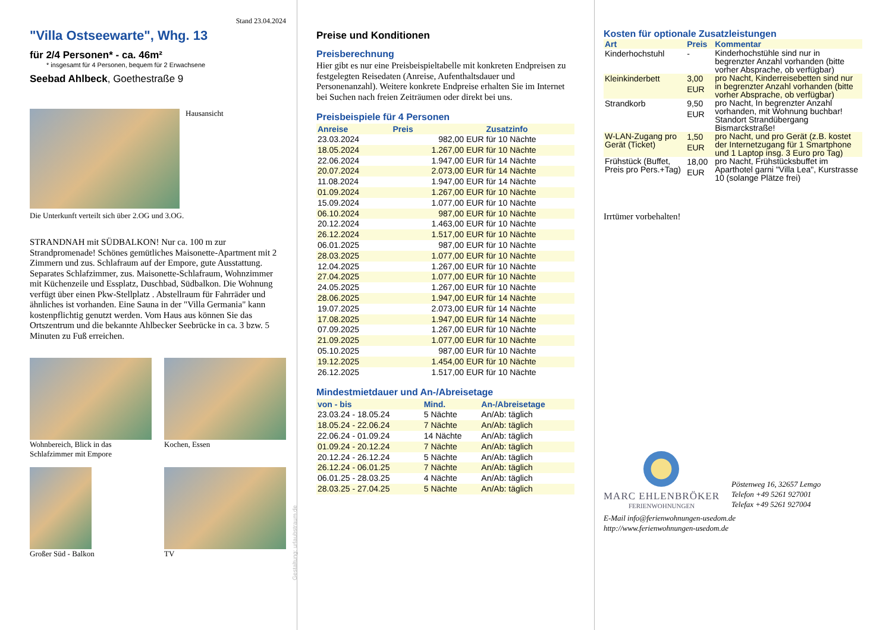Stand 23.04.2024
"Villa Ostseewarte", Whg. 13
für 2/4 Personen* - ca. 46m²
* insgesamt für 4 Personen, bequem für 2 Erwachsene
Seebad Ahlbeck, Goethestraße 9
Hausansicht
Die Unterkunft verteilt sich über 2.OG und 3.OG.
STRANDNAH mit SÜDBALKON! Nur ca. 100 m zur Strandpromenade! Schönes gemütliches Maisonette-Apartment mit 2 Zimmern und zus. Schlafraum auf der Empore, gute Ausstattung. Separates Schlafzimmer, zus. Maisonette-Schlafraum, Wohnzimmer mit Küchenzeile und Essplatz, Duschbad, Südbalkon. Die Wohnung verfügt über einen Pkw-Stellplatz . Abstellraum für Fahrräder und ähnliches ist vorhanden. Eine Sauna in der "Villa Germania" kann kostenpflichtig genutzt werden. Vom Haus aus können Sie das Ortszentrum und die bekannte Ahlbecker Seebrücke in ca. 3 bzw. 5 Minuten zu Fuß erreichen.
Wohnbereich, Blick in das Schlafzimmer mit Empore
Kochen, Essen
Großer Süd - Balkon TV
Gestaltung: urlaubstraum.de
Preise und Konditionen
Preisberechnung
Hier gibt es nur eine Preisbeispieltabelle mit konkreten Endpreisen zu festgelegten Reisedaten (Anreise, Aufenthaltsdauer und Personenanzahl). Weitere konkrete Endpreise erhalten Sie im Internet bei Suchen nach freien Zeiträumen oder direkt bei uns.
Preisbeispiele für 4 Personen
| Anreise | Preis | Zusatzinfo |
| --- | --- | --- |
| 23.03.2024 | 982,00 EUR | für 10 Nächte |
| 18.05.2024 | 1.267,00 EUR | für 10 Nächte |
| 22.06.2024 | 1.947,00 EUR | für 14 Nächte |
| 20.07.2024 | 2.073,00 EUR | für 14 Nächte |
| 11.08.2024 | 1.947,00 EUR | für 14 Nächte |
| 01.09.2024 | 1.267,00 EUR | für 10 Nächte |
| 15.09.2024 | 1.077,00 EUR | für 10 Nächte |
| 06.10.2024 | 987,00 EUR | für 10 Nächte |
| 20.12.2024 | 1.463,00 EUR | für 10 Nächte |
| 26.12.2024 | 1.517,00 EUR | für 10 Nächte |
| 06.01.2025 | 987,00 EUR | für 10 Nächte |
| 28.03.2025 | 1.077,00 EUR | für 10 Nächte |
| 12.04.2025 | 1.267,00 EUR | für 10 Nächte |
| 27.04.2025 | 1.077,00 EUR | für 10 Nächte |
| 24.05.2025 | 1.267,00 EUR | für 10 Nächte |
| 28.06.2025 | 1.947,00 EUR | für 14 Nächte |
| 19.07.2025 | 2.073,00 EUR | für 14 Nächte |
| 17.08.2025 | 1.947,00 EUR | für 14 Nächte |
| 07.09.2025 | 1.267,00 EUR | für 10 Nächte |
| 21.09.2025 | 1.077,00 EUR | für 10 Nächte |
| 05.10.2025 | 987,00 EUR | für 10 Nächte |
| 19.12.2025 | 1.454,00 EUR | für 10 Nächte |
| 26.12.2025 | 1.517,00 EUR | für 10 Nächte |
Mindestmietdauer und An-/Abreisetage
| von - bis | Mind. | An-/Abreisetage |
| --- | --- | --- |
| 23.03.24 - 18.05.24 | 5 Nächte | An/Ab: täglich |
| 18.05.24 - 22.06.24 | 7 Nächte | An/Ab: täglich |
| 22.06.24 - 01.09.24 | 14 Nächte | An/Ab: täglich |
| 01.09.24 - 20.12.24 | 7 Nächte | An/Ab: täglich |
| 20.12.24 - 26.12.24 | 5 Nächte | An/Ab: täglich |
| 26.12.24 - 06.01.25 | 7 Nächte | An/Ab: täglich |
| 06.01.25 - 28.03.25 | 4 Nächte | An/Ab: täglich |
| 28.03.25 - 27.04.25 | 5 Nächte | An/Ab: täglich |
Kosten für optionale Zusatzleistungen
| Art | Preis | Kommentar |
| --- | --- | --- |
| Kinderhochstuhl | - | Kinderhochstühle sind nur in begrenzter Anzahl vorhanden (bitte vorher Absprache, ob verfügbar) |
| Kleinkinderbett | 3,00 EUR | pro Nacht, Kinderreisebetten sind nur in begrenzter Anzahl vorhanden (bitte vorher Absprache, ob verfügbar) |
| Strandkorb | 9,50 EUR | pro Nacht, In begrenzter Anzahl vorhanden, mit Wohnung buchbar! Standort Strandübergang Bismarckstraße! |
| W-LAN-Zugang pro Gerät (Ticket) | 1,50 EUR | pro Nacht, und pro Gerät (z.B. kostet der Internetzugang für 1 Smartphone und 1 Laptop insg. 3 Euro pro Tag) |
| Frühstück (Buffet, Preis pro Pers.+Tag) | 18,00 EUR | pro Nacht, Frühstücksbuffet im Aparthotel garni "Villa Lea", Kurstrasse 10 (solange Plätze frei) |
Irrtümer vorbehalten!
MARC EHLENBRÖKER
FERIENWOHNUNGEN
Pöstenweg 16, 32657 Lemgo
Telefon +49 5261 927001
Telefax +49 5261 927004
E-Mail info@ferienwohnungen-usedom.de
http://www.ferienwohnungen-usedom.de